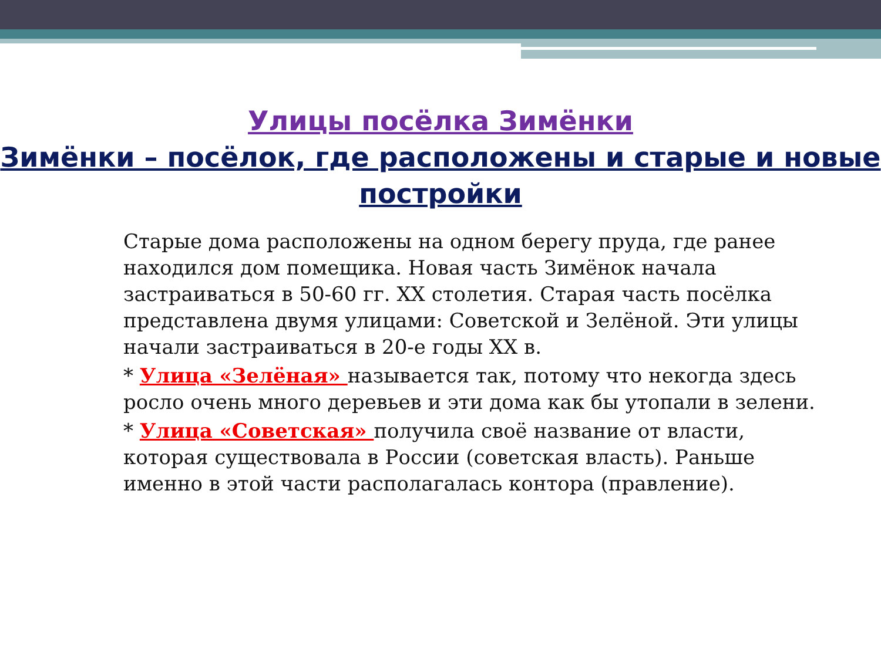Улицы посёлка Зимёнки
Зимёнки – посёлок, где расположены и старые и новые постройки
Старые дома расположены на одном берегу пруда, где ранее находился дом помещика. Новая часть Зимёнок начала застраиваться в 50-60 гг. XX столетия. Старая часть посёлка представлена двумя улицами: Советской и Зелёной. Эти улицы начали застраиваться в 20-е годы XX в.
* Улица «Зелёная» называется так, потому что некогда здесь росло очень много деревьев и эти дома как бы утопали в зелени.
* Улица «Советская» получила своё название от власти, которая существовала в России (советская власть). Раньше именно в этой части располагалась контора (правление).